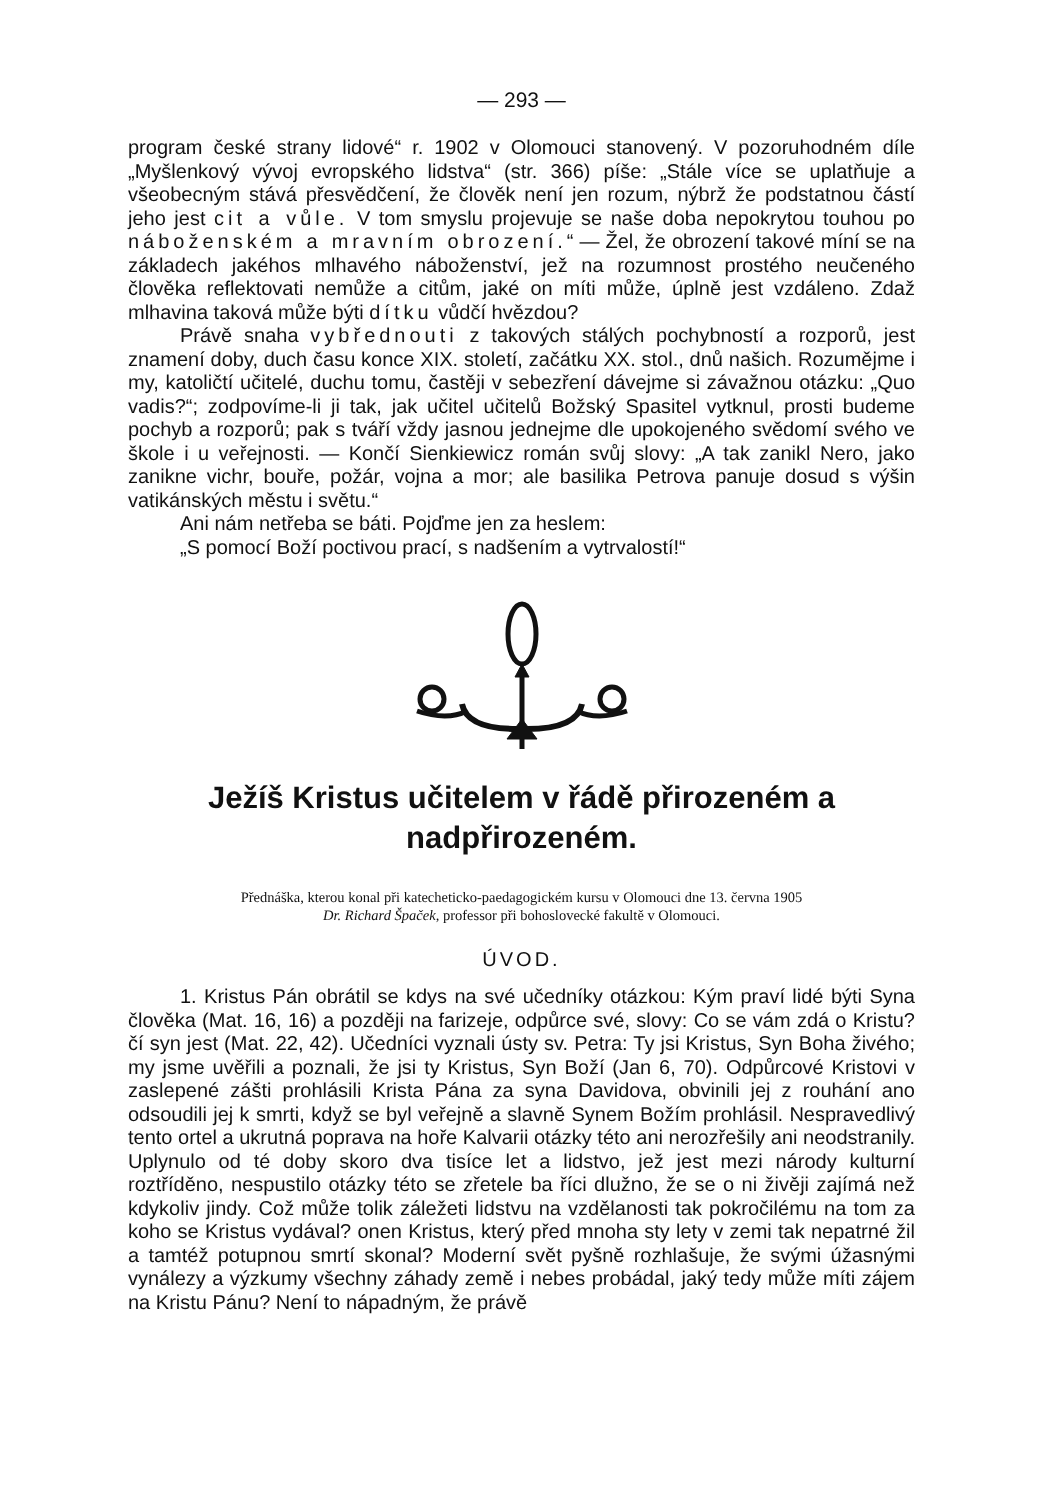— 293 —
program české strany lidové“ r. 1902 v Olomouci stanovený. V pozoruhodném díle „Myšlenkový vývoj evropského lidstva“ (str. 366) píše: „Stále více se uplatňuje a všeobecným stává přesvědčení, že člověk není jen rozum, nýbrž že podstatnou částí jeho jest cit a vůle. V tom smyslu projevuje se naše doba nepokrytou touhou po náboženském a mravním obrození.“ — Žel, že obrození takové míní se na základech jakéhos mlhavého náboženství, jež na rozumnost prostého neučeného člověka reflektovati nemůže a citům, jaké on míti může, úplně jest vzdáleno. Zdaž mlhavina taková může býti dítku vůdčí hvězdou?
Právě snaha vybřednouti z takových stálých pochybností a rozporů, jest znamení doby, duch času konce XIX. století, začátku XX. stol., dnů našich. Rozumějme i my, katoličtí učitelé, duchu tomu, častěji v sebezření dávejme si závažnou otázku: „Quo vadis?“; zodpovíme-li ji tak, jak učitel učitelů Božský Spasitel vytknul, prosti budeme pochyb a rozporů; pak s tváří vždy jasnou jednejme dle upokojeného svědomí svého ve škole i u veřejnosti. — Končí Sienkiewicz román svůj slovy: „A tak zanikl Nero, jako zanikne vichr, bouře, požár, vojna a mor; ale basilika Petrova panuje dosud s výšin vatikánských městu i světu.“
Ani nám netřeba se báti. Pojďme jen za heslem:
„S pomocí Boží poctivou prací, s nadšením a vytrvalostí!“
Ježíš Kristus učitelem v řádě přirozeném a nadpřirozeném.
Přednáška, kterou konal při katecheticko-paedagogickém kursu v Olomouci dne 13. června 1905
Dr. Richard Špaček, professor při bohoslovecké fakultě v Olomouci.
ÚVOD.
1. Kristus Pán obrátil se kdys na své učedníky otázkou: Kým praví lidé býti Syna člověka (Mat. 16, 16) a později na farizeje, odpůrce své, slovy: Co se vám zdá o Kristu? čí syn jest (Mat. 22, 42). Učedníci vyznali ústy sv. Petra: Ty jsi Kristus, Syn Boha živého; my jsme uvěřili a poznali, že jsi ty Kristus, Syn Boží (Jan 6, 70). Odpůrcové Kristovi v zaslepené zášti prohlásili Krista Pána za syna Davidova, obvinili jej z rouhání ano odsoudili jej k smrti, když se byl veřejně a slavně Synem Božím prohlásil. Nespravedlivý tento ortel a ukrutná poprava na hoře Kalvarii otázky této ani nerozřešily ani neodstranily. Uplynulo od té doby skoro dva tisíce let a lidstvo, jež jest mezi národy kulturní roztříděno, nespustilo otázky této se zřetele ba říci dlužno, že se o ni živěji zajímá než kdykoliv jindy. Což může tolik záležeti lidstvu na vzdělanosti tak pokročilému na tom za koho se Kristus vydával? onen Kristus, který před mnoha sty lety v zemi tak nepatrné žil a tamtéž potupnou smrtí skonal? Moderní svět pyšně rozhlašuje, že svými úžasnými vynálezy a výzkumy všechny záhady země i nebes probádal, jaký tedy může míti zájem na Kristu Pánu? Není to nápadným, že právě